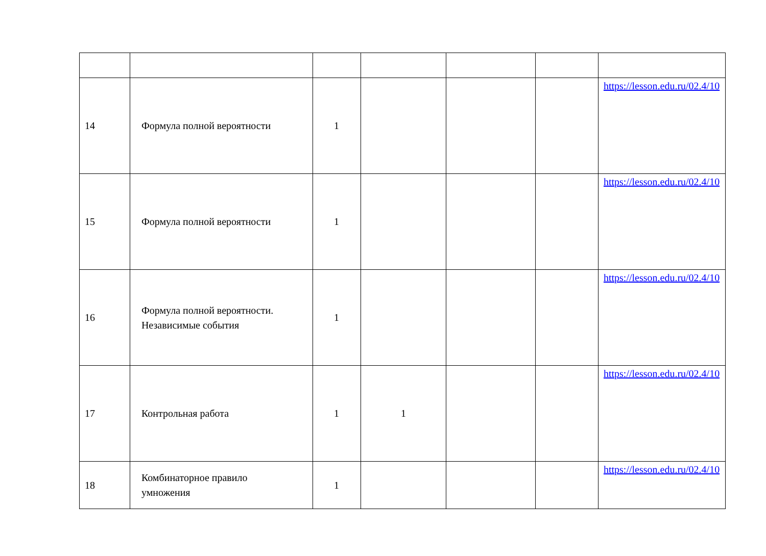| 14 | Формула полной вероятности | 1 | | | | https://lesson.edu.ru/02.4/10 |
| 15 | Формула полной вероятности | 1 | | | | https://lesson.edu.ru/02.4/10 |
| 16 | Формула полной вероятности. Независимые события | 1 | | | | https://lesson.edu.ru/02.4/10 |
| 17 | Контрольная работа | 1 | 1 | | | https://lesson.edu.ru/02.4/10 |
| 18 | Комбинаторное правило умножения | 1 | | | | https://lesson.edu.ru/02.4/10 |